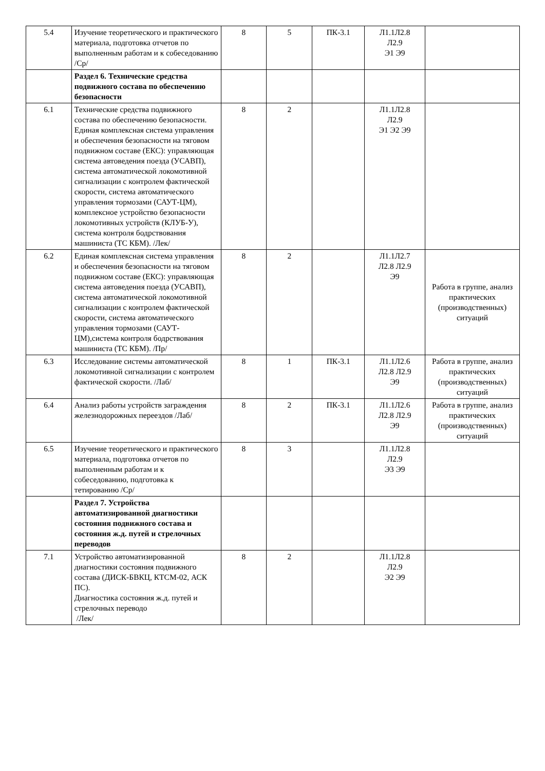| 5.4 | Изучение теоретического и практического материала, подготовка отчетов по выполненным работам и к собеседованию /Ср/ | 8 | 5 | ПК-3.1 | Л1.1Л2.8 Л2.9 Э1 Э9 | |
| | Раздел 6. Технические средства подвижного состава по обеспечению безопасности | | | | | |
| 6.1 | Технические средства подвижного состава по обеспечению безопасности. Единая комплексная система управления и обеспечения безопасности на тяговом подвижном составе (ЕКС): управляющая система автоведения поезда (УСАВП), система автоматической локомотивной сигнализации с контролем фактической скорости, система автоматического управления тормозами (САУТ-ЦМ), комплексное устройство безопасности локомотивных устройств (КЛУБ-У), система контроля бодрствования машиниста (ТС КБМ). /Лек/ | 8 | 2 | | Л1.1Л2.8 Л2.9 Э1 Э2 Э9 | |
| 6.2 | Единая комплексная система управления и обеспечения безопасности на тяговом подвижном составе (ЕКС): управляющая система автоведения поезда (УСАВП), система автоматической локомотивной сигнализации с контролем фактической скорости, система автоматического управления тормозами (САУТ-ЦМ),система контроля бодрствования машиниста (ТС КБМ). /Пр/ | 8 | 2 | | Л1.1Л2.7 Л2.8 Л2.9 Э9 | Работа в группе, анализ практических (производственных) ситуаций |
| 6.3 | Исследование системы автоматической локомотивной сигнализации с контролем фактической скорости. /Лаб/ | 8 | 1 | ПК-3.1 | Л1.1Л2.6 Л2.8 Л2.9 Э9 | Работа в группе, анализ практических (производственных) ситуаций |
| 6.4 | Анализ работы устройств заграждения железнодорожных переездов /Лаб/ | 8 | 2 | ПК-3.1 | Л1.1Л2.6 Л2.8 Л2.9 Э9 | Работа в группе, анализ практических (производственных) ситуаций |
| 6.5 | Изучение теоретического и практического материала, подготовка отчетов по выполненным работам и к собеседованию, подготовка к тетированию /Ср/ | 8 | 3 | | Л1.1Л2.8 Л2.9 Э3 Э9 | |
| | Раздел 7. Устройства автоматизированной диагностики состояния подвижного состава и состояния ж.д. путей и стрелочных переводов | | | | | |
| 7.1 | Устройство автоматизированной диагностики состояния подвижного состава (ДИСК-БВКЦ, КТСМ-02, АСК ПС). Диагностика состояния ж.д. путей и стрелочных переводо /Лек/ | 8 | 2 | | Л1.1Л2.8 Л2.9 Э2 Э9 | |